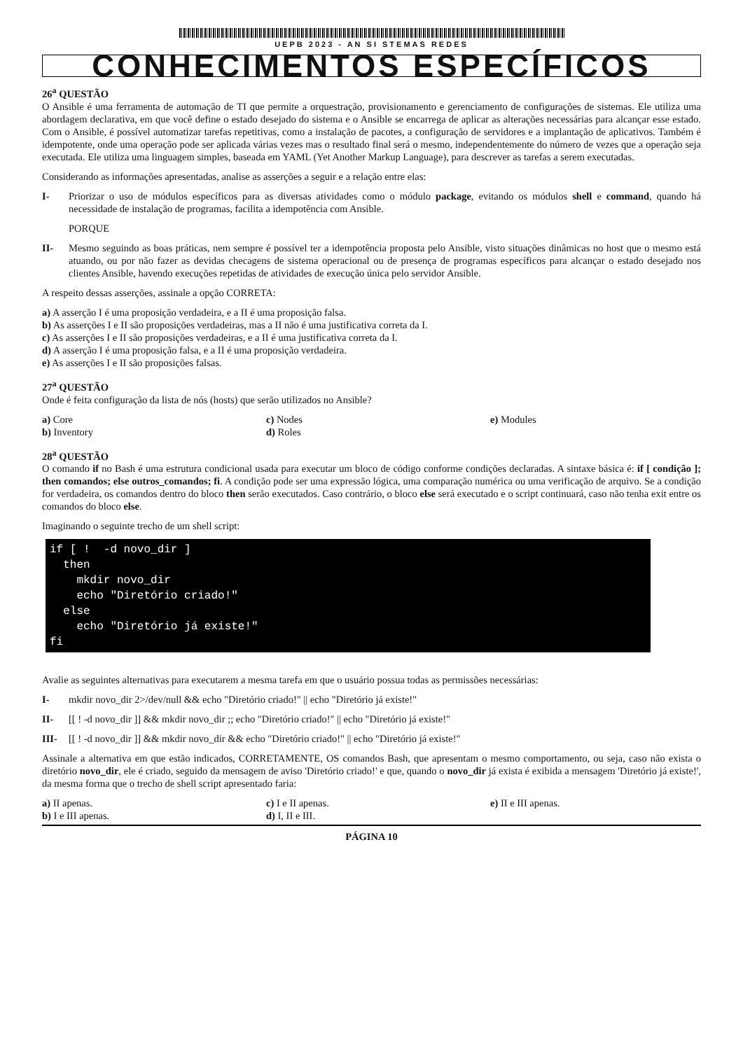UEPB 2023 - AN SI STEMAS REDES
CONHECIMENTOS ESPECÍFICOS
26<sup>a</sup> QUESTÃO
O Ansible é uma ferramenta de automação de TI que permite a orquestração, provisionamento e gerenciamento de configurações de sistemas. Ele utiliza uma abordagem declarativa, em que você define o estado desejado do sistema e o Ansible se encarrega de aplicar as alterações necessárias para alcançar esse estado. Com o Ansible, é possível automatizar tarefas repetitivas, como a instalação de pacotes, a configuração de servidores e a implantação de aplicativos. Também é idempotente, onde uma operação pode ser aplicada várias vezes mas o resultado final será o mesmo, independentemente do número de vezes que a operação seja executada. Ele utiliza uma linguagem simples, baseada em YAML (Yet Another Markup Language), para descrever as tarefas a serem executadas.
Considerando as informações apresentadas, analise as asserções a seguir e a relação entre elas:
I- Priorizar o uso de módulos específicos para as diversas atividades como o módulo package, evitando os módulos shell e command, quando há necessidade de instalação de programas, facilita a idempotência com Ansible.
PORQUE
II- Mesmo seguindo as boas práticas, nem sempre é possível ter a idempotência proposta pelo Ansible, visto situações dinâmicas no host que o mesmo está atuando, ou por não fazer as devidas checagens de sistema operacional ou de presença de programas específicos para alcançar o estado desejado nos clientes Ansible, havendo execuções repetidas de atividades de execução única pelo servidor Ansible.
A respeito dessas asserções, assinale a opção CORRETA:
a) A asserção I é uma proposição verdadeira, e a II é uma proposição falsa.
b) As asserções I e II são proposições verdadeiras, mas a II não é uma justificativa correta da I.
c) As asserções I e II são proposições verdadeiras, e a II é uma justificativa correta da I.
d) A asserção I é uma proposição falsa, e a II é uma proposição verdadeira.
e) As asserções I e II são proposições falsas.
27<sup>a</sup> QUESTÃO
Onde é feita configuração da lista de nós (hosts) que serão utilizados no Ansible?
a) Core
b) Inventory
c) Nodes
d) Roles
e) Modules
28<sup>a</sup> QUESTÃO
O comando if no Bash é uma estrutura condicional usada para executar um bloco de código conforme condições declaradas. A sintaxe básica é: if [ condição ]; then comandos; else outros_comandos; fi. A condição pode ser uma expressão lógica, uma comparação numérica ou uma verificação de arquivo. Se a condição for verdadeira, os comandos dentro do bloco then serão executados. Caso contrário, o bloco else será executado e o script continuará, caso não tenha exit entre os comandos do bloco else.
Imaginando o seguinte trecho de um shell script:
if [ !  -d novo_dir ]
  then
    mkdir novo_dir
    echo "Diretório criado!"
  else
    echo "Diretório já existe!"
fi
Avalie as seguintes alternativas para executarem a mesma tarefa em que o usuário possua todas as permissões necessárias:
I- mkdir novo_dir 2>/dev/null && echo "Diretório criado!" || echo "Diretório já existe!"
II- [[ ! -d novo_dir ]] && mkdir novo_dir ;; echo "Diretório criado!" || echo "Diretório já existe!"
III- [[ ! -d novo_dir ]] && mkdir novo_dir && echo "Diretório criado!" || echo "Diretório já existe!"
Assinale a alternativa em que estão indicados, CORRETAMENTE, OS comandos Bash, que apresentam o mesmo comportamento, ou seja, caso não exista o diretório novo_dir, ele é criado, seguido da mensagem de aviso 'Diretório criado!' e que, quando o novo_dir já exista é exibida a mensagem 'Diretório já existe!', da mesma forma que o trecho de shell script apresentado faria:
a) II apenas.
b) I e III apenas.
c) I e II apenas.
d) I, II e III.
e) II e III apenas.
PÁGINA 10